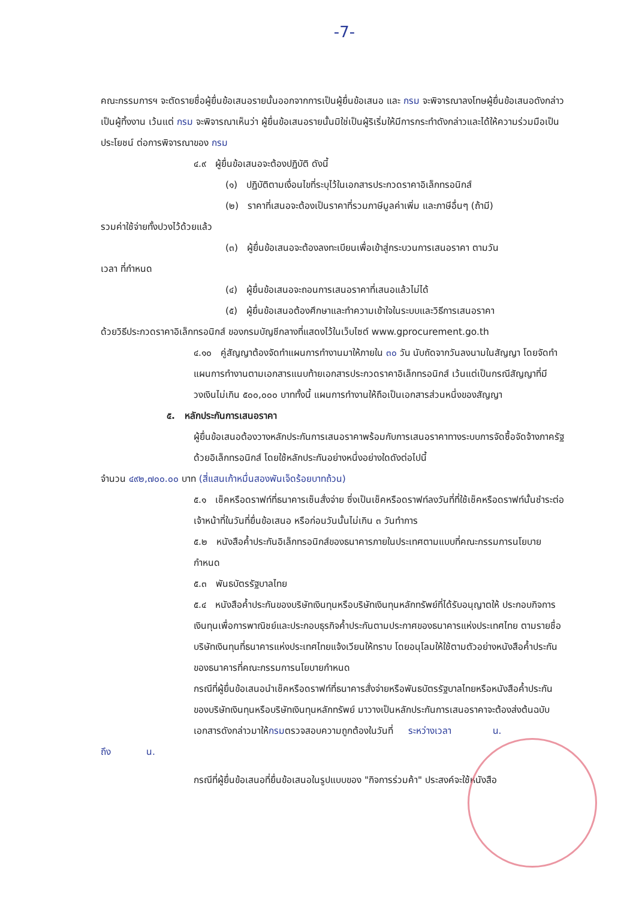-7-
คณะกรรมการฯ จะตัดรายชื่อผู้ยื่นข้อเสนอรายนั้นออกจากการเป็นผู้ยื่นข้อเสนอ และ กรม จะพิจารณาลงโทษผู้ยื่นข้อเสนอดังกล่าวเป็นผู้ทิ้งงาน เว้นแต่ กรม จะพิจารณาเห็นว่า ผู้ยื่นข้อเสนอรายนั้นมิใช่เป็นผู้ริเริ่มให้มีการกระทำดังกล่าวและได้ให้ความร่วมมือเป็นประโยชน์ ต่อการพิจารณาของ กรม
๔.๙ ผู้ยื่นข้อเสนอจะต้องปฏิบัติ ดังนี้
(๑) ปฏิบัติตามเงื่อนไขที่ระบุไว้ในเอกสารประกวดราคาอิเล็กทรอนิกส์
(๒) ราคาที่เสนอจะต้องเป็นราคาที่รวมภาษีมูลค่าเพิ่ม และภาษีอื่นๆ (ถ้ามี)
รวมค่าใช้จ่ายทั้งปวงไว้ด้วยแล้ว
(๓) ผู้ยื่นข้อเสนอจะต้องลงทะเบียนเพื่อเข้าสู่กระบวนการเสนอราคา ตามวัน
เวลา ที่กำหนด
(๔) ผู้ยื่นข้อเสนอจะถอนการเสนอราคาที่เสนอแล้วไม่ได้
(๕) ผู้ยื่นข้อเสนอต้องศึกษาและทำความเข้าใจในระบบและวิธีการเสนอราคา
ด้วยวิธีประกวดราคาอิเล็กทรอนิกส์ ของกรมบัญชีกลางที่แสดงไว้ในเว็บไซต์ www.gprocurement.go.th
๔.๑๐ คู่สัญญาต้องจัดทำแผนการทำงานมาให้ภายใน ๓๐ วัน นับถัดจากวันลงนามในสัญญา โดยจัดทำแผนการทำงานตามเอกสารแนบท้ายเอกสารประกวดราคาอิเล็กทรอนิกส์ เว้นแต่เป็นกรณีสัญญาที่มีวงเงินไม่เกิน ๕๐๐,๐๐๐ บาททั้งนี้ แผนการทำงานให้ถือเป็นเอกสารส่วนหนึ่งของสัญญา
๕. หลักประกันการเสนอราคา
ผู้ยื่นข้อเสนอต้องวางหลักประกันการเสนอราคาพร้อมกับการเสนอราคาทางระบบการจัดซื้อจัดจ้างภาครัฐด้วยอิเล็กทรอนิกส์ โดยใช้หลักประกันอย่างหนึ่งอย่างใดดังต่อไปนี้
จำนวน ๔๙๒,๗๐๐.๐๐ บาท (สี่แสนเก้าหมื่นสองพันเจ็ดร้อยบาทถ้วน)
๕.๑ เช็คหรือดราฟท์ที่ธนาคารเซ็นสั่งจ่าย ซึ่งเป็นเช็คหรือดราฟท์ลงวันที่ที่ใช้เช็คหรือดราฟท์นั้นชำระต่อเจ้าหน้าที่ในวันที่ยื่นข้อเสนอ หรือก่อนวันนั้นไม่เกิน ๓ วันทำการ
๕.๒ หนังสือค้ำประกันอิเล็กทรอนิกส์ของธนาคารภายในประเทศตามแบบที่คณะกรรมการนโยบายกำหนด
๕.๓ พันธบัตรรัฐบาลไทย
๕.๔ หนังสือค้ำประกันของบริษัทเงินทุนหรือบริษัทเงินทุนหลักทรัพย์ที่ได้รับอนุญาตให้ ประกอบกิจการเงินทุนเพื่อการพาณิชย์และประกอบธุรกิจค้ำประกันตามประกาศของธนาคารแห่งประเทศไทย ตามรายชื่อบริษัทเงินทุนที่ธนาคารแห่งประเทศไทยแจ้งเวียนให้ทราบ โดยอนุโลมให้ใช้ตามตัวอย่างหนังสือค้ำประกันของธนาคารที่คณะกรรมการนโยบายกำหนด
กรณีที่ผู้ยื่นข้อเสนอนำเช็คหรือดราฟท์ที่ธนาคารสั่งจ่ายหรือพันธบัตรรัฐบาลไทยหรือหนังสือค้ำประกันของบริษัทเงินทุนหรือบริษัทเงินทุนหลักทรัพย์ มาวางเป็นหลักประกันการเสนอราคาจะต้องส่งต้นฉบับเอกสารดังกล่าวมาให้กรมตรวจสอบความถูกต้องในวันที่ ระหว่างเวลา น.
ถึง น.
กรณีที่ผู้ยื่นข้อเสนอที่ยื่นข้อเสนอในรูปแบบของ "กิจการร่วมค้า" ประสงค์จะใช้หนังสือ